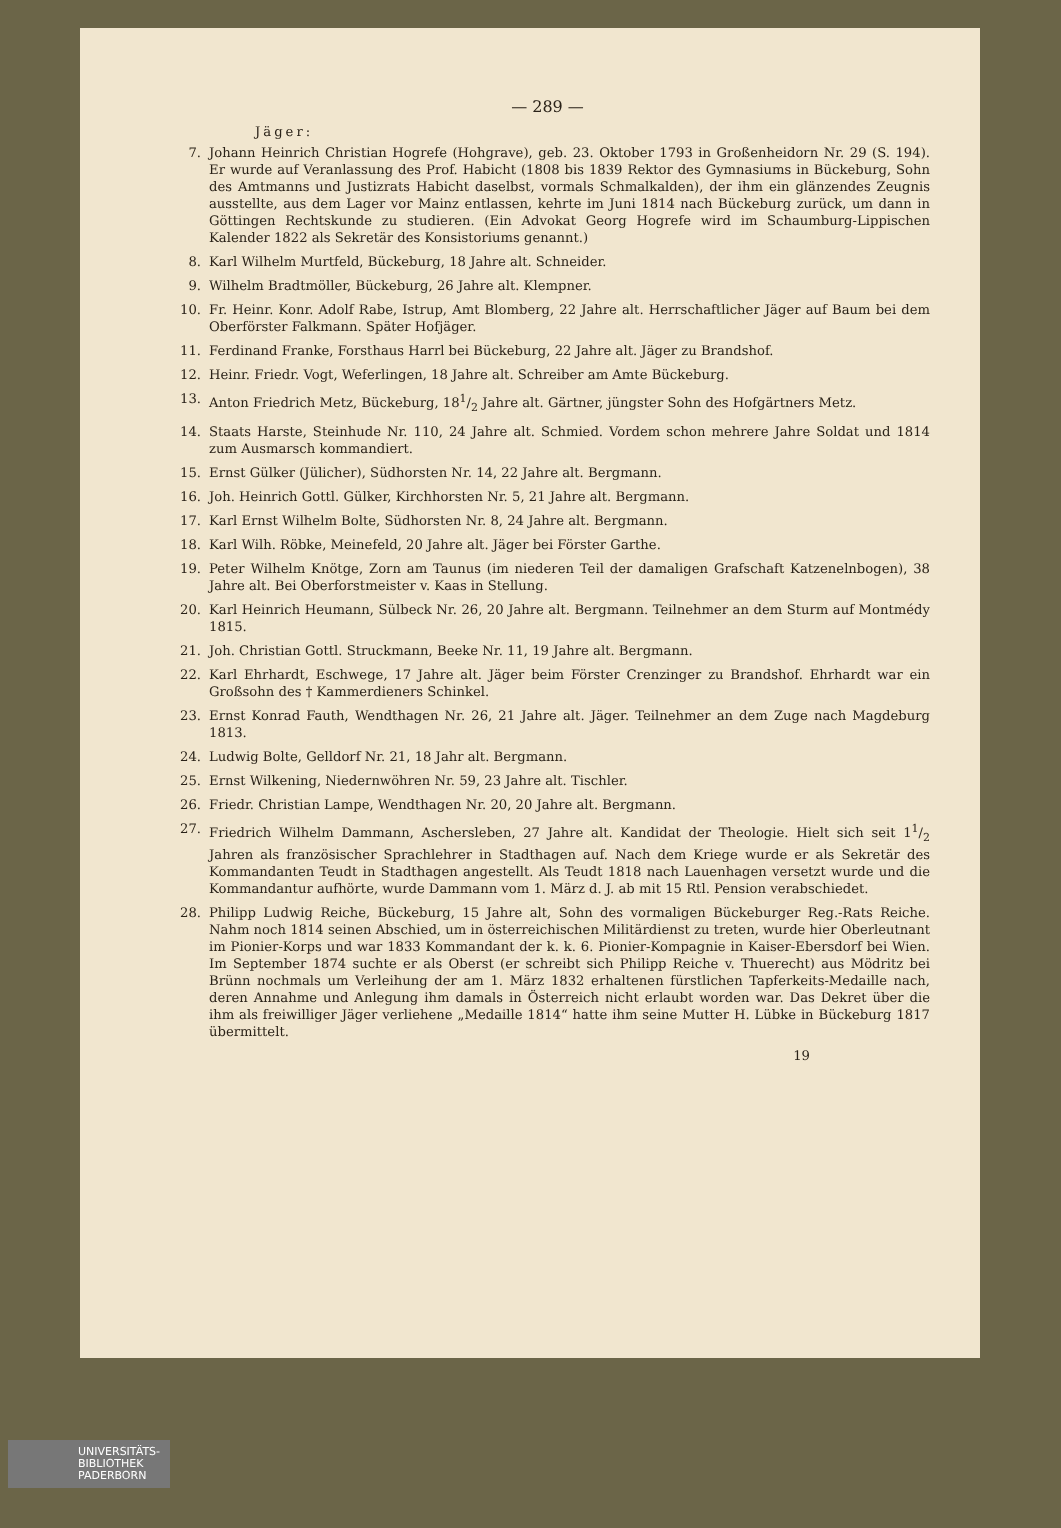— 289 —
Jäger:
7. Johann Heinrich Christian Hogrefe (Hohgrave), geb. 23. Oktober 1793 in Großenheidorn Nr. 29 (S. 194). Er wurde auf Veranlassung des Prof. Habicht (1808 bis 1839 Rektor des Gymnasiums in Bückeburg, Sohn des Amtmanns und Justizrats Habicht daselbst, vormals Schmalkalden), der ihm ein glänzendes Zeugnis ausstellte, aus dem Lager vor Mainz entlassen, kehrte im Juni 1814 nach Bückeburg zurück, um dann in Göttingen Rechtskunde zu studieren. (Ein Advokat Georg Hogrefe wird im Schaumburg-Lippischen Kalender 1822 als Sekretär des Konsistoriums genannt.)
8. Karl Wilhelm Murtfeld, Bückeburg, 18 Jahre alt. Schneider.
9. Wilhelm Bradtmöller, Bückeburg, 26 Jahre alt. Klempner.
10. Fr. Heinr. Konr. Adolf Rabe, Istrup, Amt Blomberg, 22 Jahre alt. Herrschaftlicher Jäger auf Baum bei dem Oberförster Falkmann. Später Hofjäger.
11. Ferdinand Franke, Forsthaus Harrl bei Bückeburg, 22 Jahre alt. Jäger zu Brandshof.
12. Heinr. Friedr. Vogt, Weferlingen, 18 Jahre alt. Schreiber am Amte Bückeburg.
13. Anton Friedrich Metz, Bückeburg, 181/2 Jahre alt. Gärtner, jüngster Sohn des Hofgärtners Metz.
14. Staats Harste, Steinhude Nr. 110, 24 Jahre alt. Schmied. Vordem schon mehrere Jahre Soldat und 1814 zum Ausmarsch kommandiert.
15. Ernst Gülker (Jülicher), Südhorsten Nr. 14, 22 Jahre alt. Bergmann.
16. Joh. Heinrich Gottl. Gülker, Kirchhorsten Nr. 5, 21 Jahre alt. Bergmann.
17. Karl Ernst Wilhelm Bolte, Südhorsten Nr. 8, 24 Jahre alt. Bergmann.
18. Karl Wilh. Röbke, Meinefeld, 20 Jahre alt. Jäger bei Förster Garthe.
19. Peter Wilhelm Knötge, Zorn am Taunus (im niederen Teil der damaligen Grafschaft Katzenelnbogen), 38 Jahre alt. Bei Oberforstmeister v. Kaas in Stellung.
20. Karl Heinrich Heumann, Sülbeck Nr. 26, 20 Jahre alt. Bergmann. Teilnehmer an dem Sturm auf Montmédy 1815.
21. Joh. Christian Gottl. Struckmann, Beeke Nr. 11, 19 Jahre alt. Bergmann.
22. Karl Ehrhardt, Eschwege, 17 Jahre alt. Jäger beim Förster Crenzinger zu Brandshof. Ehrhardt war ein Großsohn des † Kammerdieners Schinkel.
23. Ernst Konrad Fauth, Wendthagen Nr. 26, 21 Jahre alt. Jäger. Teilnehmer an dem Zuge nach Magdeburg 1813.
24. Ludwig Bolte, Gelldorf Nr. 21, 18 Jahr alt. Bergmann.
25. Ernst Wilkening, Niedernwöhren Nr. 59, 23 Jahre alt. Tischler.
26. Friedr. Christian Lampe, Wendthagen Nr. 20, 20 Jahre alt. Bergmann.
27. Friedrich Wilhelm Dammann, Aschersleben, 27 Jahre alt. Kandidat der Theologie. Hielt sich seit 11/2 Jahren als französischer Sprachlehrer in Stadthagen auf. Nach dem Kriege wurde er als Sekretär des Kommandanten Teudt in Stadthagen angestellt. Als Teudt 1818 nach Lauenhagen versetzt wurde und die Kommandantur aufhörte, wurde Dammann vom 1. März d. J. ab mit 15 Rtl. Pension verabschiedet.
28. Philipp Ludwig Reiche, Bückeburg, 15 Jahre alt, Sohn des vormaligen Bückeburger Reg.-Rats Reiche. Nahm noch 1814 seinen Abschied, um in österreichischen Militärdienst zu treten, wurde hier Oberleutnant im Pionier-Korps und war 1833 Kommandant der k. k. 6. Pionier-Kompagnie in Kaiser-Ebersdorf bei Wien. Im September 1874 suchte er als Oberst (er schreibt sich Philipp Reiche v. Thuerecht) aus Mödritz bei Brünn nochmals um Verleihung der am 1. März 1832 erhaltenen fürstlichen Tapferkeits-Medaille nach, deren Annahme und Anlegung ihm damals in Österreich nicht erlaubt worden war. Das Dekret über die ihm als freiwilliger Jäger verliehene „Medaille 1814“ hatte ihm seine Mutter H. Lübke in Bückeburg 1817 übermittelt.
19
UNIVERSITÄTS-
BIBLIOTHEK
PADERBORN